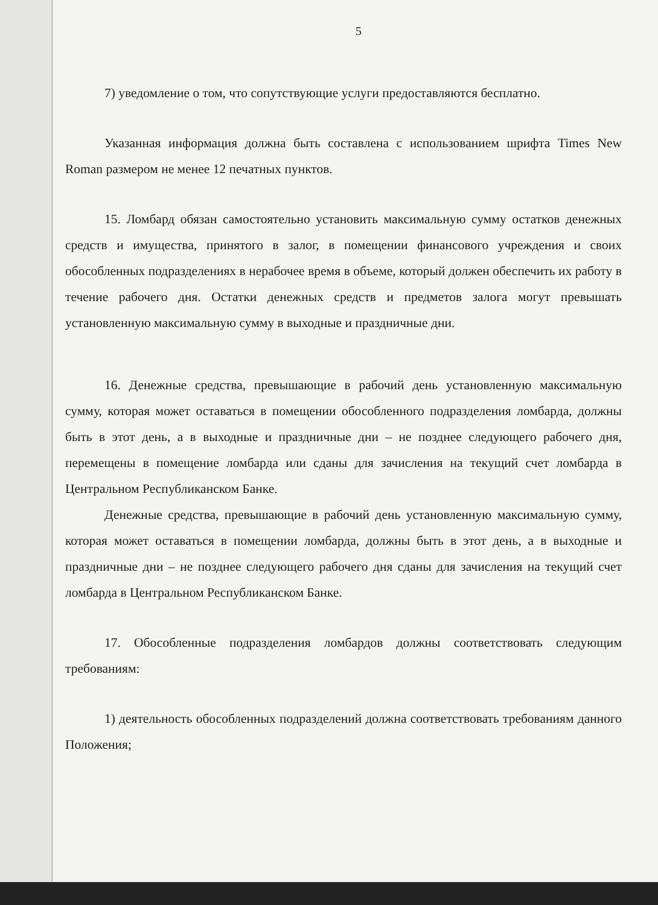5
7) уведомление о том, что сопутствующие услуги предоставляются бесплатно.
Указанная информация должна быть составлена с использованием шрифта Times New Roman размером не менее 12 печатных пунктов.
15. Ломбард обязан самостоятельно установить максимальную сумму остатков денежных средств и имущества, принятого в залог, в помещении финансового учреждения и своих обособленных подразделениях в нерабочее время в объеме, который должен обеспечить их работу в течение рабочего дня. Остатки денежных средств и предметов залога могут превышать установленную максимальную сумму в выходные и праздничные дни.
16. Денежные средства, превышающие в рабочий день установленную максимальную сумму, которая может оставаться в помещении обособленного подразделения ломбарда, должны быть в этот день, а в выходные и праздничные дни – не позднее следующего рабочего дня, перемещены в помещение ломбарда или сданы для зачисления на текущий счет ломбарда в Центральном Республиканском Банке.
Денежные средства, превышающие в рабочий день установленную максимальную сумму, которая может оставаться в помещении ломбарда, должны быть в этот день, а в выходные и праздничные дни – не позднее следующего рабочего дня сданы для зачисления на текущий счет ломбарда в Центральном Республиканском Банке.
17. Обособленные подразделения ломбардов должны соответствовать следующим требованиям:
1) деятельность обособленных подразделений должна соответствовать требованиям данного Положения;